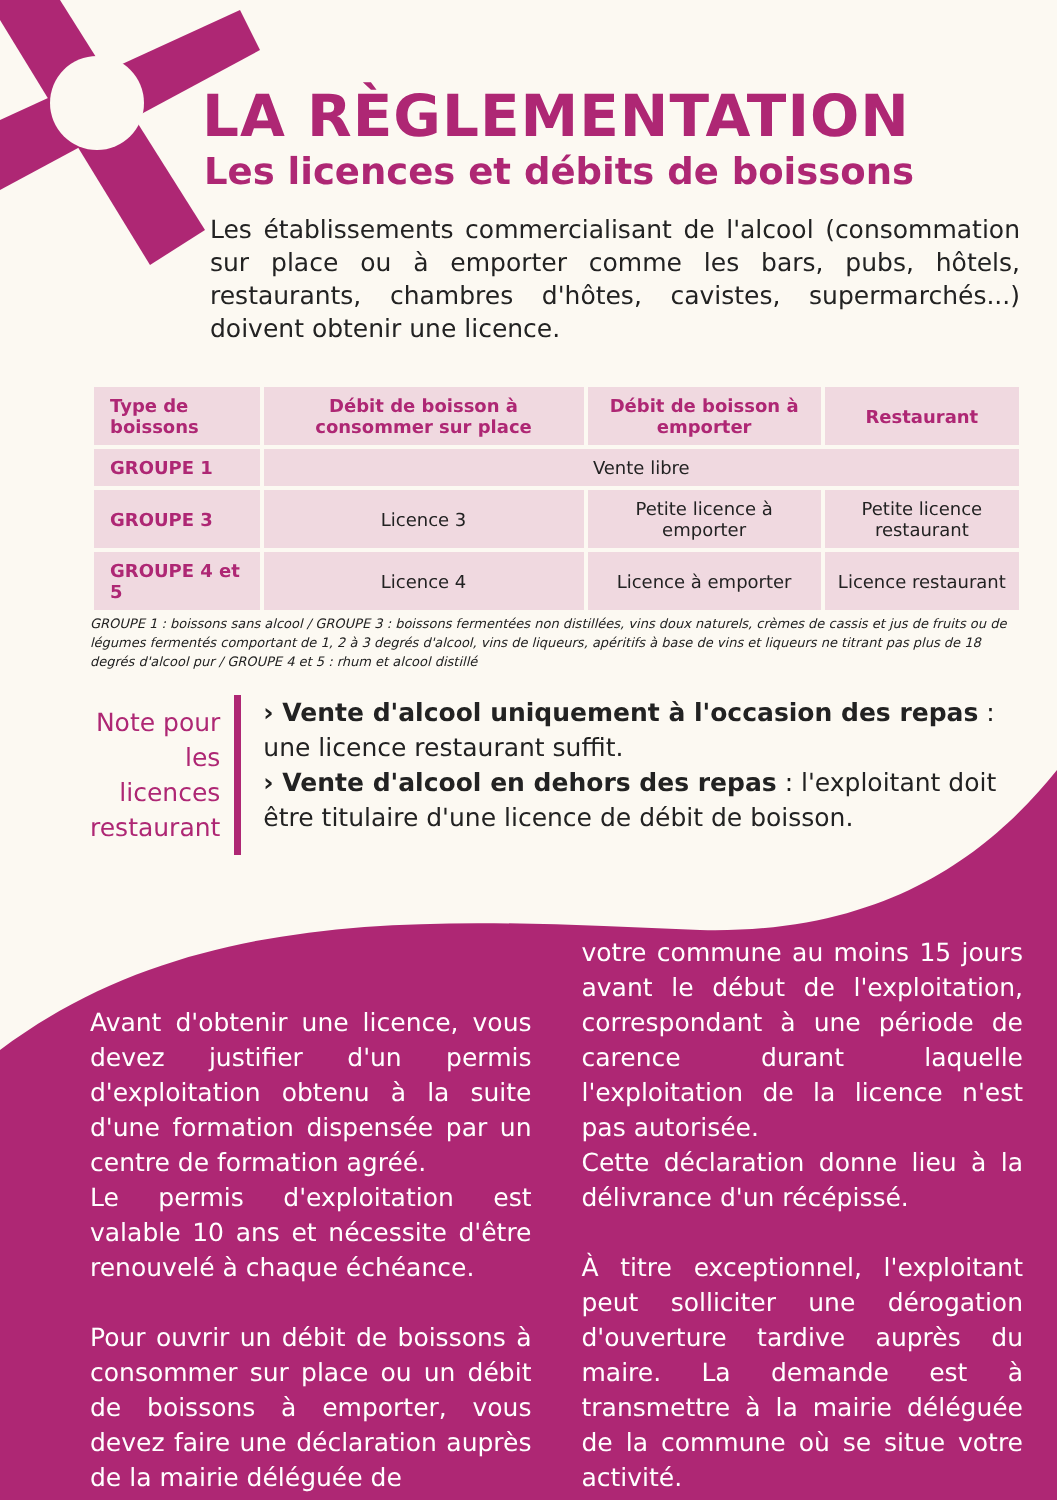LA RÈGLEMENTATION
Les licences et débits de boissons
Les établissements commercialisant de l'alcool (consommation sur place ou à emporter comme les bars, pubs, hôtels, restaurants, chambres d'hôtes, cavistes, supermarchés...) doivent obtenir une licence.
| Type de boissons | Débit de boisson à consommer sur place | Débit de boisson à emporter | Restaurant |
| --- | --- | --- | --- |
| GROUPE 1 | Vente libre | | |
| GROUPE 3 | Licence 3 | Petite licence à emporter | Petite licence restaurant |
| GROUPE 4 et 5 | Licence 4 | Licence à emporter | Licence restaurant |
GROUPE 1 : boissons sans alcool / GROUPE 3 : boissons fermentées non distillées, vins doux naturels, crèmes de cassis et jus de fruits ou de légumes fermentés comportant de 1, 2 à 3 degrés d'alcool, vins de liqueurs, apéritifs à base de vins et liqueurs ne titrant pas plus de 18 degrés d'alcool pur / GROUPE 4 et 5 : rhum et alcool distillé
Note pour les licences restaurant
› Vente d'alcool uniquement à l'occasion des repas : une licence restaurant suffit.
› Vente d'alcool en dehors des repas : l'exploitant doit être titulaire d'une licence de débit de boisson.
Avant d'obtenir une licence, vous devez justifier d'un permis d'exploitation obtenu à la suite d'une formation dispensée par un centre de formation agréé.
Le permis d'exploitation est valable 10 ans et nécessite d'être renouvelé à chaque échéance.
Pour ouvrir un débit de boissons à consommer sur place ou un débit de boissons à emporter, vous devez faire une déclaration auprès de la mairie déléguée de
votre commune au moins 15 jours avant le début de l'exploitation, correspondant à une période de carence durant laquelle l'exploitation de la licence n'est pas autorisée.
Cette déclaration donne lieu à la délivrance d'un récépissé.
À titre exceptionnel, l'exploitant peut solliciter une dérogation d'ouverture tardive auprès du maire. La demande est à transmettre à la mairie déléguée de la commune où se situe votre activité.